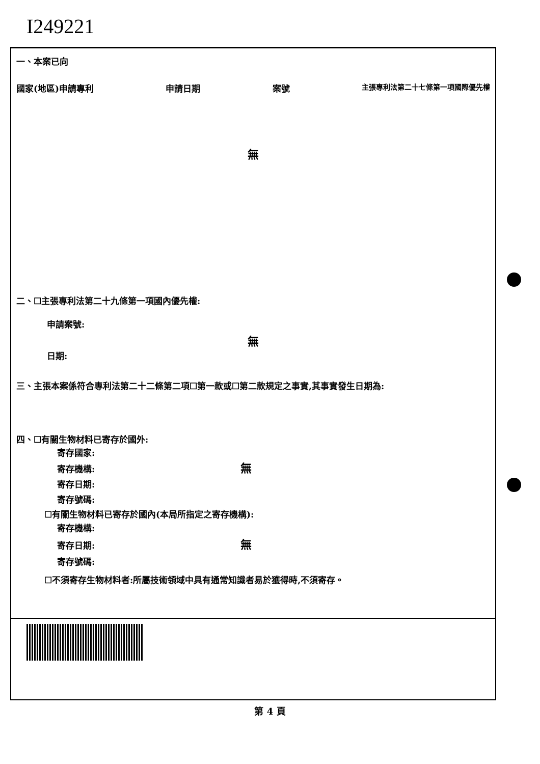I249221
一、本案已向
國家(地區)申請專利 申請日期 案號 主張專利法第二十七條第一項國際優先權
無
二、☐主張專利法第二十九條第一項國內優先權:
申請案號:
無
日期:
三、主張本案係符合專利法第二十二條第二項☐第一款或☐第二款規定之事實,其事實發生日期為:
四、☐有關生物材料已寄存於國外:
寄存國家:
寄存機構: 無
寄存日期:
寄存號碼:
☐有關生物材料已寄存於國內(本局所指定之寄存機構):
寄存機構:
寄存日期: 無
寄存號碼:
☐不須寄存生物材料者:所屬技術領域中具有通常知識者易於獲得時,不須寄存。
第 4 頁